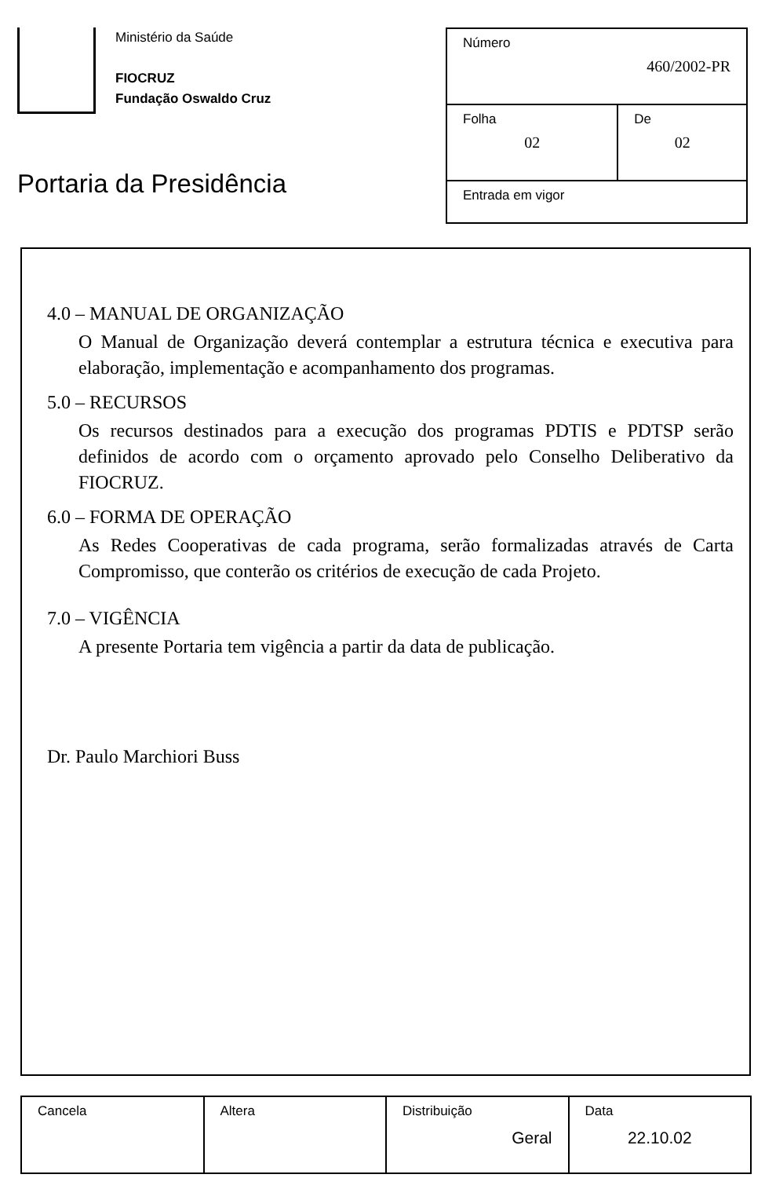Ministério da Saúde
FIOCRUZ
Fundação Oswaldo Cruz
Portaria da Presidência
| Número 460/2002-PR | |
| Folha 02 | De 02 |
| Entrada em vigor | |
4.0 – MANUAL DE ORGANIZAÇÃO
O Manual de Organização deverá contemplar a estrutura técnica e executiva para elaboração, implementação e acompanhamento dos programas.
5.0 – RECURSOS
Os recursos destinados para a execução dos programas PDTIS e PDTSP serão definidos de acordo com o orçamento aprovado pelo Conselho Deliberativo da FIOCRUZ.
6.0 – FORMA DE OPERAÇÃO
As Redes Cooperativas de cada programa, serão formalizadas através de Carta Compromisso, que conterão os critérios de execução de cada Projeto.
7.0 – VIGÊNCIA
A presente Portaria tem vigência a partir da data de publicação.
Dr. Paulo Marchiori Buss
| Cancela | Altera | Distribuição Geral | Data 22.10.02 |